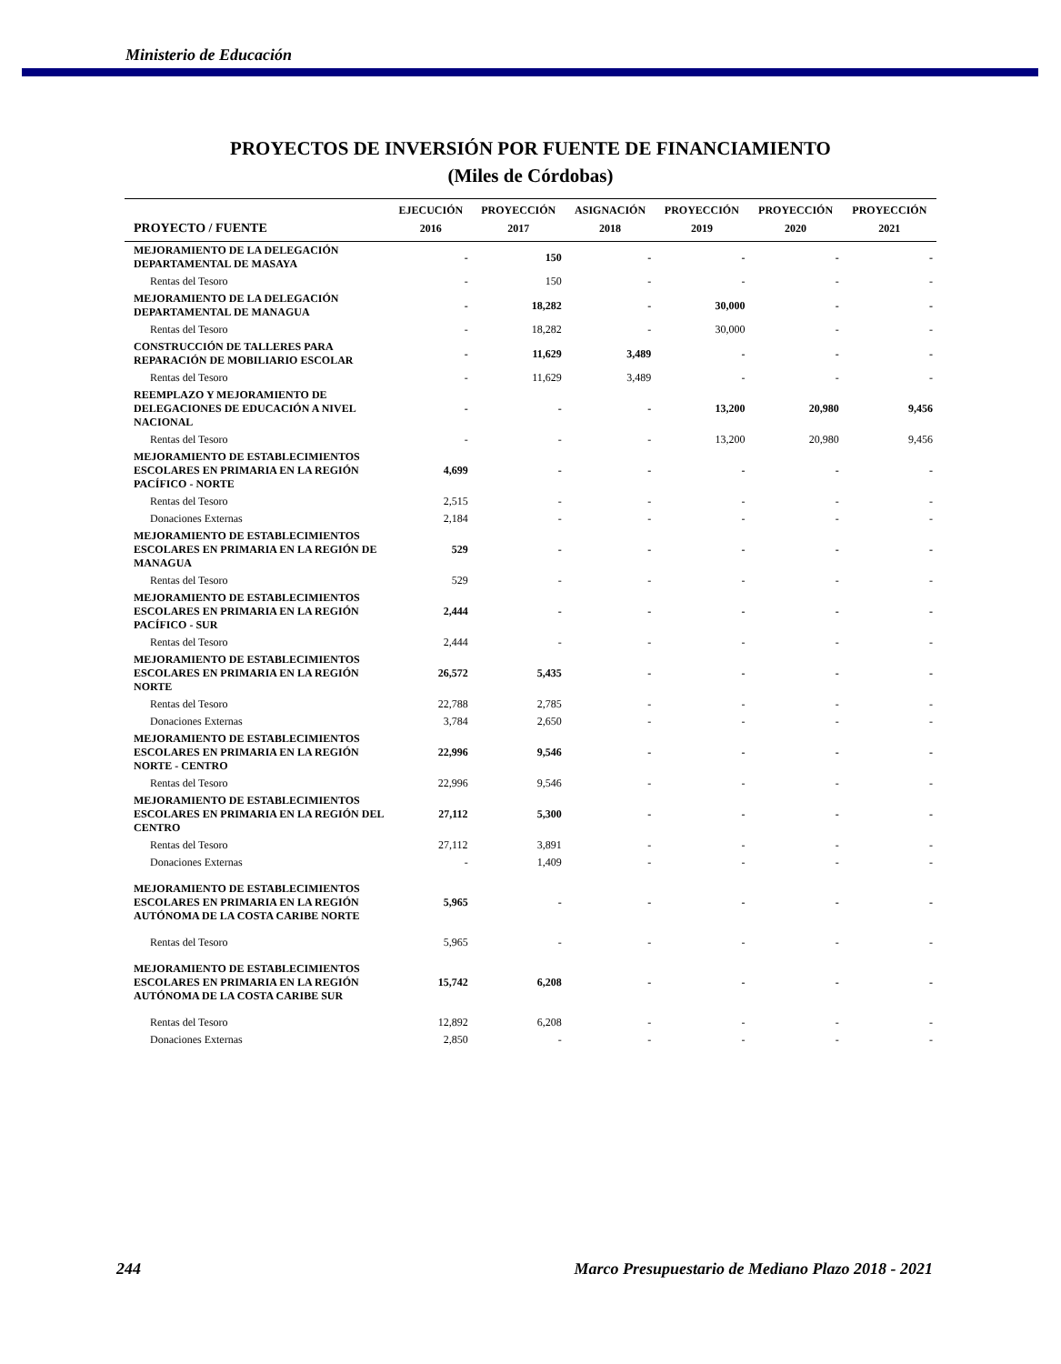Ministerio de Educación
PROYECTOS DE INVERSIÓN POR FUENTE DE FINANCIAMIENTO
(Miles de Córdobas)
| | EJECUCIÓN | PROYECCIÓN | ASIGNACIÓN | PROYECCIÓN | PROYECCIÓN | PROYECCIÓN |
| --- | --- | --- | --- | --- | --- | --- |
| PROYECTO / FUENTE | 2016 | 2017 | 2018 | 2019 | 2020 | 2021 |
| MEJORAMIENTO DE LA DELEGACIÓN DEPARTAMENTAL DE MASAYA | - | 150 | - | - | - | - |
| Rentas del Tesoro | - | 150 | - | - | - | - |
| MEJORAMIENTO DE LA DELEGACIÓN DEPARTAMENTAL DE MANAGUA | - | 18,282 | - | 30,000 | - | - |
| Rentas del Tesoro | - | 18,282 | - | 30,000 | - | - |
| CONSTRUCCIÓN DE TALLERES PARA REPARACIÓN DE MOBILIARIO ESCOLAR | - | 11,629 | 3,489 | - | - | - |
| Rentas del Tesoro | - | 11,629 | 3,489 | - | - | - |
| REEMPLAZO Y MEJORAMIENTO DE DELEGACIONES DE EDUCACIÓN A NIVEL NACIONAL | - | - | - | 13,200 | 20,980 | 9,456 |
| Rentas del Tesoro | - | - | - | 13,200 | 20,980 | 9,456 |
| MEJORAMIENTO DE ESTABLECIMIENTOS ESCOLARES EN PRIMARIA EN LA REGIÓN PACÍFICO - NORTE | 4,699 | - | - | - | - | - |
| Rentas del Tesoro | 2,515 | - | - | - | - | - |
| Donaciones Externas | 2,184 | - | - | - | - | - |
| MEJORAMIENTO DE ESTABLECIMIENTOS ESCOLARES EN PRIMARIA EN LA REGIÓN DE MANAGUA | 529 | - | - | - | - | - |
| Rentas del Tesoro | 529 | - | - | - | - | - |
| MEJORAMIENTO DE ESTABLECIMIENTOS ESCOLARES EN PRIMARIA EN LA REGIÓN PACÍFICO - SUR | 2,444 | - | - | - | - | - |
| Rentas del Tesoro | 2,444 | - | - | - | - | - |
| MEJORAMIENTO DE ESTABLECIMIENTOS ESCOLARES EN PRIMARIA EN LA REGIÓN NORTE | 26,572 | 5,435 | - | - | - | - |
| Rentas del Tesoro | 22,788 | 2,785 | - | - | - | - |
| Donaciones Externas | 3,784 | 2,650 | - | - | - | - |
| MEJORAMIENTO DE ESTABLECIMIENTOS ESCOLARES EN PRIMARIA EN LA REGIÓN NORTE - CENTRO | 22,996 | 9,546 | - | - | - | - |
| Rentas del Tesoro | 22,996 | 9,546 | - | - | - | - |
| MEJORAMIENTO DE ESTABLECIMIENTOS ESCOLARES EN PRIMARIA EN LA REGIÓN DEL CENTRO | 27,112 | 5,300 | - | - | - | - |
| Rentas del Tesoro | 27,112 | 3,891 | - | - | - | - |
| Donaciones Externas | - | 1,409 | - | - | - | - |
| MEJORAMIENTO DE ESTABLECIMIENTOS ESCOLARES EN PRIMARIA EN LA REGIÓN AUTÓNOMA DE LA COSTA CARIBE NORTE | 5,965 | - | - | - | - | - |
| Rentas del Tesoro | 5,965 | - | - | - | - | - |
| MEJORAMIENTO DE ESTABLECIMIENTOS ESCOLARES EN PRIMARIA EN LA REGIÓN AUTÓNOMA DE LA COSTA CARIBE SUR | 15,742 | 6,208 | - | - | - | - |
| Rentas del Tesoro | 12,892 | 6,208 | - | - | - | - |
| Donaciones Externas | 2,850 | - | - | - | - | - |
244 Marco Presupuestario de Mediano Plazo 2018 - 2021